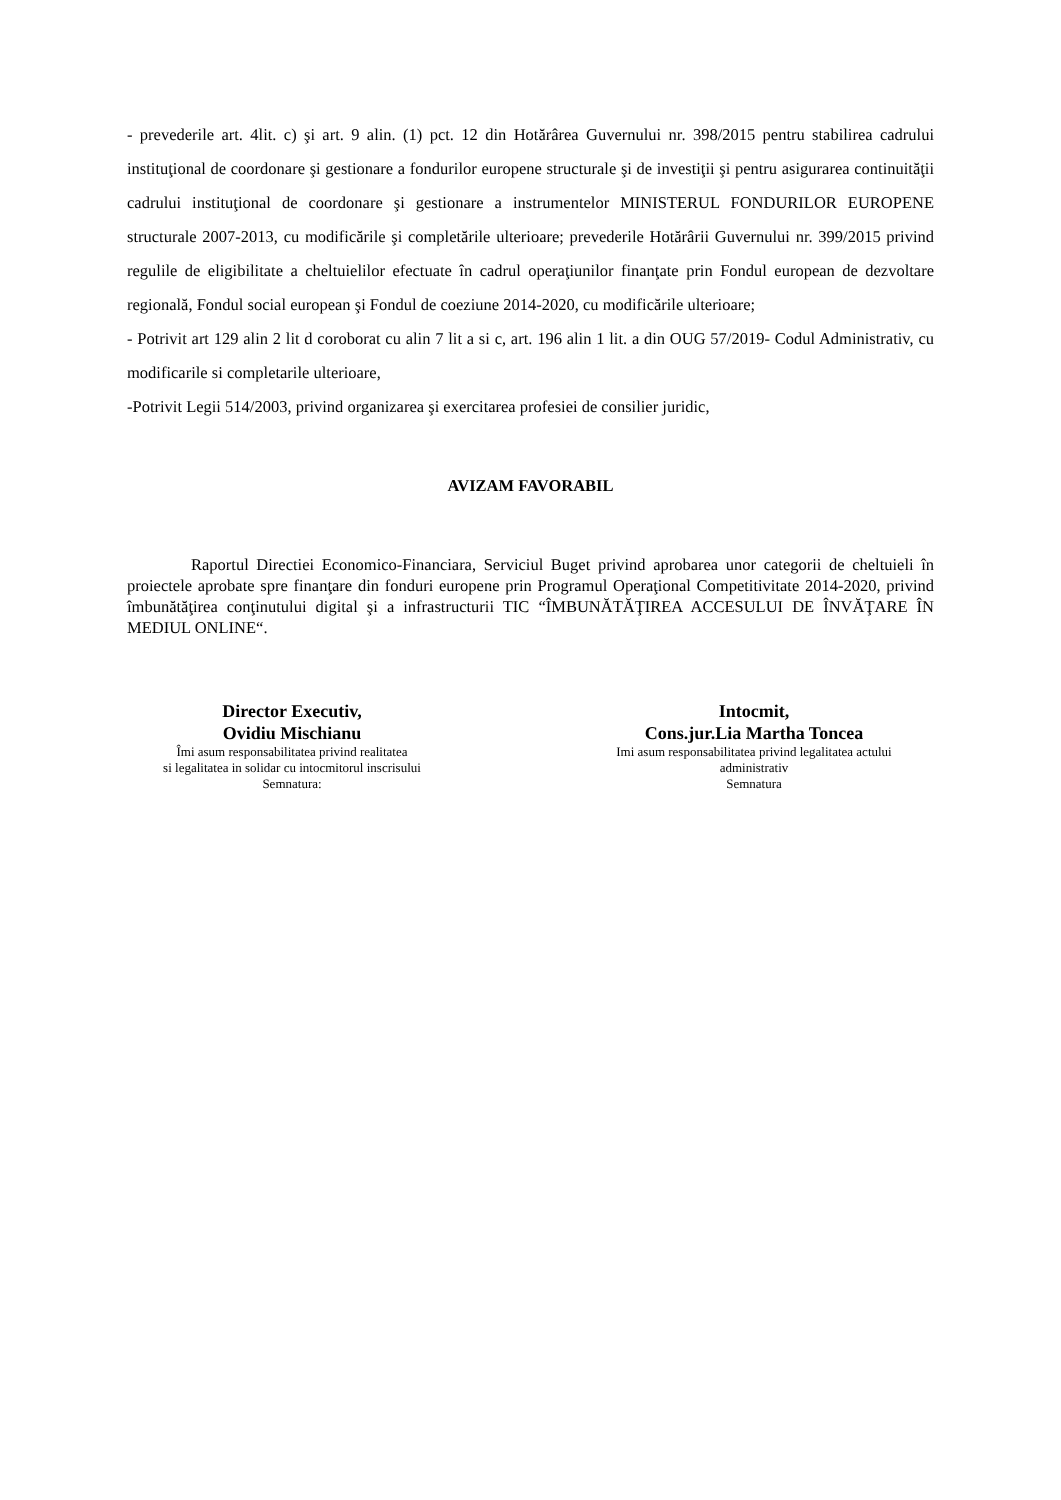- prevederile art. 4lit. c) şi art. 9 alin. (1) pct. 12 din Hotărârea Guvernului nr. 398/2015 pentru stabilirea cadrului instituţional de coordonare şi gestionare a fondurilor europene structurale şi de investiţii şi pentru asigurarea continuităţii cadrului instituţional de coordonare şi gestionare a instrumentelor MINISTERUL FONDURILOR EUROPENE structurale 2007-2013, cu modificările şi completările ulterioare; prevederile Hotărârii Guvernului nr. 399/2015 privind regulile de eligibilitate a cheltuielilor efectuate în cadrul operaţiunilor finanţate prin Fondul european de dezvoltare regională, Fondul social european şi Fondul de coeziune 2014-2020, cu modificările ulterioare;
- Potrivit art 129 alin 2 lit d coroborat cu alin 7 lit a si c, art. 196 alin 1 lit. a din OUG 57/2019- Codul Administrativ, cu modificarile si completarile ulterioare,
-Potrivit Legii 514/2003, privind organizarea şi exercitarea profesiei de consilier juridic,
AVIZAM FAVORABIL
Raportul Directiei Economico-Financiara, Serviciul Buget privind aprobarea unor categorii de cheltuieli în proiectele aprobate spre finanţare din fonduri europene prin Programul Operaţional Competitivitate 2014-2020, privind îmbunătăţirea conţinutului digital şi a infrastructurii TIC “ÎMBUNĂTĂŢIREA ACCESULUI DE ÎNVĂŢARE ÎN MEDIUL ONLINE“.
Director Executiv,
Ovidiu Mischianu
Îmi asum responsabilitatea privind realitatea
si legalitatea in solidar cu intocmitorul inscrisului
Semnatura:
Intocmit,
Cons.jur.Lia Martha Toncea
Imi asum responsabilitatea privind legalitatea actului
administrativ
Semnatura